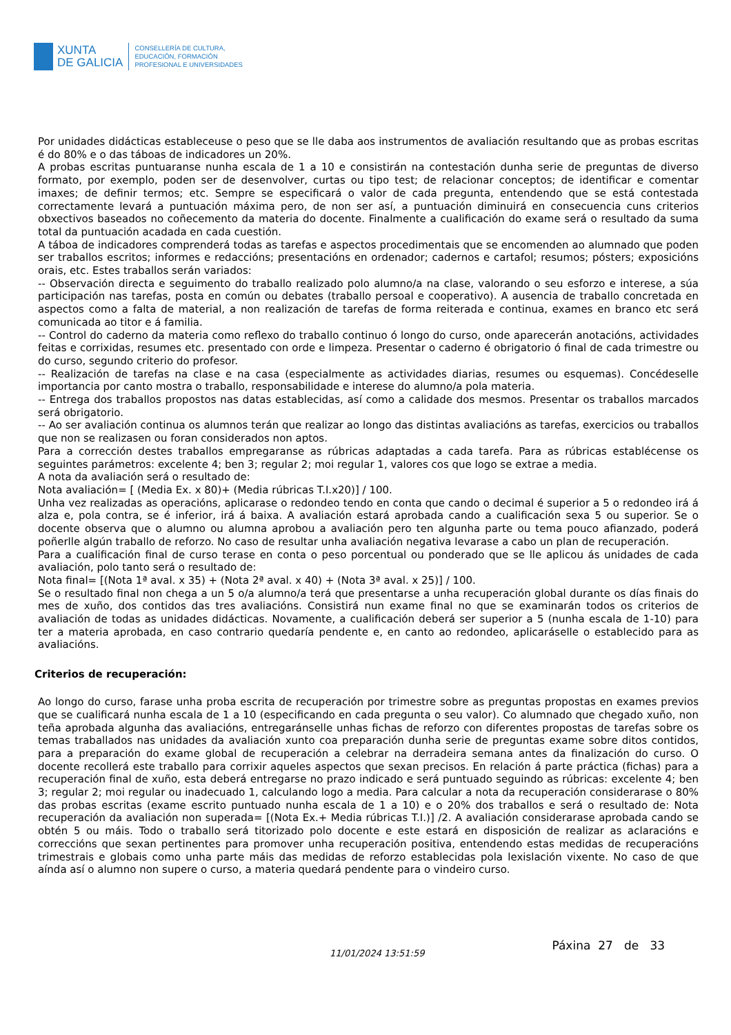XUNTA
DE GALICIA
CONSELLERÍA DE CULTURA,
EDUCACIÓN, FORMACIÓN
PROFESIONAL E UNIVERSIDADES
Por unidades didácticas estableceuse o peso que se lle daba aos instrumentos de avaliación resultando que as probas escritas é do 80% e o das táboas de indicadores un 20%.
A probas escritas puntuaranse nunha escala de 1 a 10 e consistirán na contestación dunha serie de preguntas de diverso formato, por exemplo, poden ser de desenvolver, curtas ou tipo test; de relacionar conceptos; de identificar e comentar imaxes; de definir termos; etc. Sempre se especificará o valor de cada pregunta, entendendo que se está contestada correctamente levará a puntuación máxima pero, de non ser así, a puntuación diminuirá en consecuencia cuns criterios obxectivos baseados no coñecemento da materia do docente. Finalmente a cualificación do exame será o resultado da suma total da puntuación acadada en cada cuestión.
A táboa de indicadores comprenderá todas as tarefas e aspectos procedimentais que se encomenden ao alumnado que poden ser traballos escritos; informes e redaccións; presentacións en ordenador; cadernos e cartafol; resumos; pósters; exposicións orais, etc. Estes traballos serán variados:
-- Observación directa e seguimento do traballo realizado polo alumno/a na clase, valorando o seu esforzo e interese, a súa participación nas tarefas, posta en común ou debates (traballo persoal e cooperativo). A ausencia de traballo concretada en aspectos como a falta de material, a non realización de tarefas de forma reiterada e continua, exames en branco etc será comunicada ao titor e á familia.
-- Control do caderno da materia como reflexo do traballo continuo ó longo do curso, onde aparecerán anotacións, actividades feitas e corrixidas, resumes etc. presentado con orde e limpeza. Presentar o caderno é obrigatorio ó final de cada trimestre ou do curso, segundo criterio do profesor.
-- Realización de tarefas na clase e na casa (especialmente as actividades diarias, resumes ou esquemas). Concédeselle importancia por canto mostra o traballo, responsabilidade e interese do alumno/a pola materia.
-- Entrega dos traballos propostos nas datas establecidas, así como a calidade dos mesmos. Presentar os traballos marcados será obrigatorio.
-- Ao ser avaliación continua os alumnos terán que realizar ao longo das distintas avaliacións as tarefas, exercicios ou traballos que non se realizasen ou foran considerados non aptos.
Para a corrección destes traballos empregaranse as rúbricas adaptadas a cada tarefa. Para as rúbricas establécense os seguintes parámetros: excelente 4; ben 3; regular 2; moi regular 1, valores cos que logo se extrae a media.
A nota da avaliación será o resultado de:
Nota avaliación= [ (Media Ex. x 80)+ (Media rúbricas T.I.x20)] / 100.
Unha vez realizadas as operacións, aplicarase o redondeo tendo en conta que cando o decimal é superior a 5 o redondeo irá á alza e, pola contra, se é inferior, irá á baixa. A avaliación estará aprobada cando a cualificación sexa 5 ou superior. Se o docente observa que o alumno ou alumna aprobou a avaliación pero ten algunha parte ou tema pouco afianzado, poderá poñerlle algún traballo de reforzo. No caso de resultar unha avaliación negativa levarase a cabo un plan de recuperación.
Para a cualificación final de curso terase en conta o peso porcentual ou ponderado que se lle aplicou ás unidades de cada avaliación, polo tanto será o resultado de:
Nota final= [(Nota 1ª aval. x 35) + (Nota 2ª aval. x 40) + (Nota 3ª aval. x 25)] / 100.
Se o resultado final non chega a un 5 o/a alumno/a terá que presentarse a unha recuperación global durante os días finais do mes de xuño, dos contidos das tres avaliacións. Consistirá nun exame final no que se examinarán todos os criterios de avaliación de todas as unidades didácticas. Novamente, a cualificación deberá ser superior a 5 (nunha escala de 1-10) para ter a materia aprobada, en caso contrario quedaría pendente e, en canto ao redondeo, aplicaráselle o establecido para as avaliacións.
Criterios de recuperación:
Ao longo do curso, farase unha proba escrita de recuperación por trimestre sobre as preguntas propostas en exames previos que se cualificará nunha escala de 1 a 10 (especificando en cada pregunta o seu valor). Co alumnado que chegado xuño, non teña aprobada algunha das avaliacións, entregaránselle unhas fichas de reforzo con diferentes propostas de tarefas sobre os temas traballados nas unidades da avaliación xunto coa preparación dunha serie de preguntas exame sobre ditos contidos, para a preparación do exame global de recuperación a celebrar na derradeira semana antes da finalización do curso. O docente recollerá este traballo para corrixir aqueles aspectos que sexan precisos. En relación á parte práctica (fichas) para a recuperación final de xuño, esta deberá entregarse no prazo indicado e será puntuado seguindo as rúbricas: excelente 4; ben 3; regular 2; moi regular ou inadecuado 1, calculando logo a media. Para calcular a nota da recuperación considerarase o 80% das probas escritas (exame escrito puntuado nunha escala de 1 a 10) e o 20% dos traballos e será o resultado de: Nota recuperación da avaliación non superada= [(Nota Ex.+ Media rúbricas T.I.)] /2. A avaliación considerarase aprobada cando se obtén 5 ou máis. Todo o traballo será titorizado polo docente e este estará en disposición de realizar as aclaracións e correccións que sexan pertinentes para promover unha recuperación positiva, entendendo estas medidas de recuperacións trimestrais e globais como unha parte máis das medidas de reforzo establecidas pola lexislación vixente. No caso de que aínda así o alumno non supere o curso, a materia quedará pendente para o vindeiro curso.
11/01/2024 13:51:59 Páxina 27 de 33